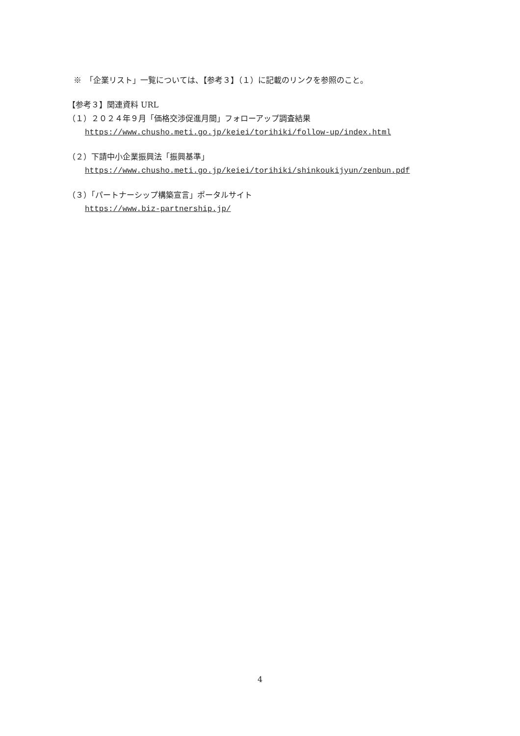※　「企業リスト」一覧については、【参考３】（１）に記載のリンクを参照のこと。
【参考３】関連資料 URL
（１）２０２４年９月「価格交渉促進月間」フォローアップ調査結果
https://www.chusho.meti.go.jp/keiei/torihiki/follow-up/index.html
（２）下請中小企業振興法「振興基準」
https://www.chusho.meti.go.jp/keiei/torihiki/shinkoukijyun/zenbun.pdf
（３）「パートナーシップ構築宣言」ポータルサイト
https://www.biz-partnership.jp/
4